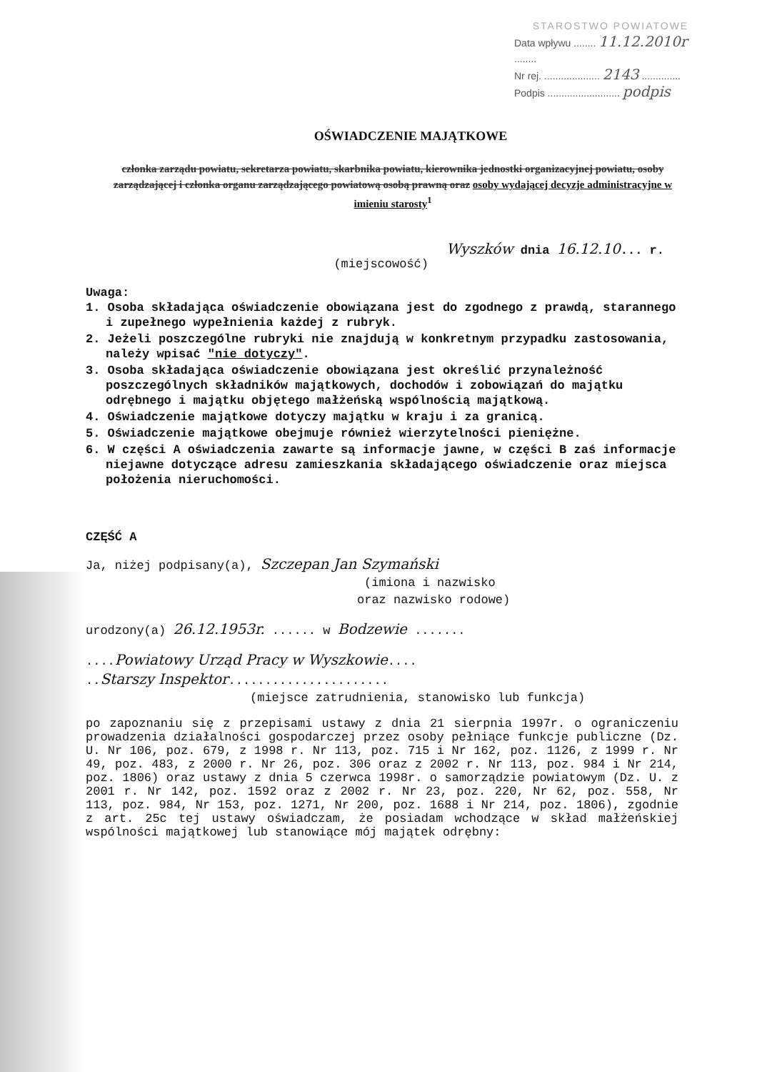STAROSTWO POWIATOWE
Data wpływu ........ 11.12.2010r ........
Nr rej. .................... 2143 ..............
Podpis .......................... podpis
OŚWIADCZENIE MAJĄTKOWE
członka zarządu powiatu, sekretarza powiatu, skarbnika powiatu, kierownika jednostki organizacyjnej powiatu, osoby zarządzającej i członka organu zarządzającego powiatową osobą prawną oraz osoby wydającej decyzje administracyjne w imieniu starosty<sup>1</sup>
Wyszków dnia 16.12.10... r.
(miejscowość)
Uwaga:
1. Osoba składająca oświadczenie obowiązana jest do zgodnego z prawdą, starannego i zupełnego wypełnienia każdej z rubryk.
2. Jeżeli poszczególne rubryki nie znajdują w konkretnym przypadku zastosowania, należy wpisać "nie dotyczy".
3. Osoba składająca oświadczenie obowiązana jest określić przynależność poszczególnych składników majątkowych, dochodów i zobowiązań do majątku odrębnego i majątku objętego małżeńską wspólnością majątkową.
4. Oświadczenie majątkowe dotyczy majątku w kraju i za granicą.
5. Oświadczenie majątkowe obejmuje również wierzytelności pieniężne.
6. W części A oświadczenia zawarte są informacje jawne, w części B zaś informacje niejawne dotyczące adresu zamieszkania składającego oświadczenie oraz miejsca położenia nieruchomości.
CZĘŚĆ A
Ja, niżej podpisany(a), Szczepan Jan Szymański
(imiona i nazwisko
oraz nazwisko rodowe)
urodzony(a) 26.12.1953r. ...... w Bodzewie .......
....Powiatowy Urząd Pracy w Wyszkowie....
..Starszy Inspektor......................
(miejsce zatrudnienia, stanowisko lub funkcja)
po zapoznaniu się z przepisami ustawy z dnia 21 sierpnia 1997r. o ograniczeniu prowadzenia działalności gospodarczej przez osoby pełniące funkcje publiczne (Dz. U. Nr 106, poz. 679, z 1998 r. Nr 113, poz. 715 i Nr 162, poz. 1126, z 1999 r. Nr 49, poz. 483, z 2000 r. Nr 26, poz. 306 oraz z 2002 r. Nr 113, poz. 984 i Nr 214, poz. 1806) oraz ustawy z dnia 5 czerwca 1998r. o samorządzie powiatowym (Dz. U. z 2001 r. Nr 142, poz. 1592 oraz z 2002 r. Nr 23, poz. 220, Nr 62, poz. 558, Nr 113, poz. 984, Nr 153, poz. 1271, Nr 200, poz. 1688 i Nr 214, poz. 1806), zgodnie z art. 25c tej ustawy oświadczam, że posiadam wchodzące w skład małżeńskiej wspólności majątkowej lub stanowiące mój majątek odrębny: